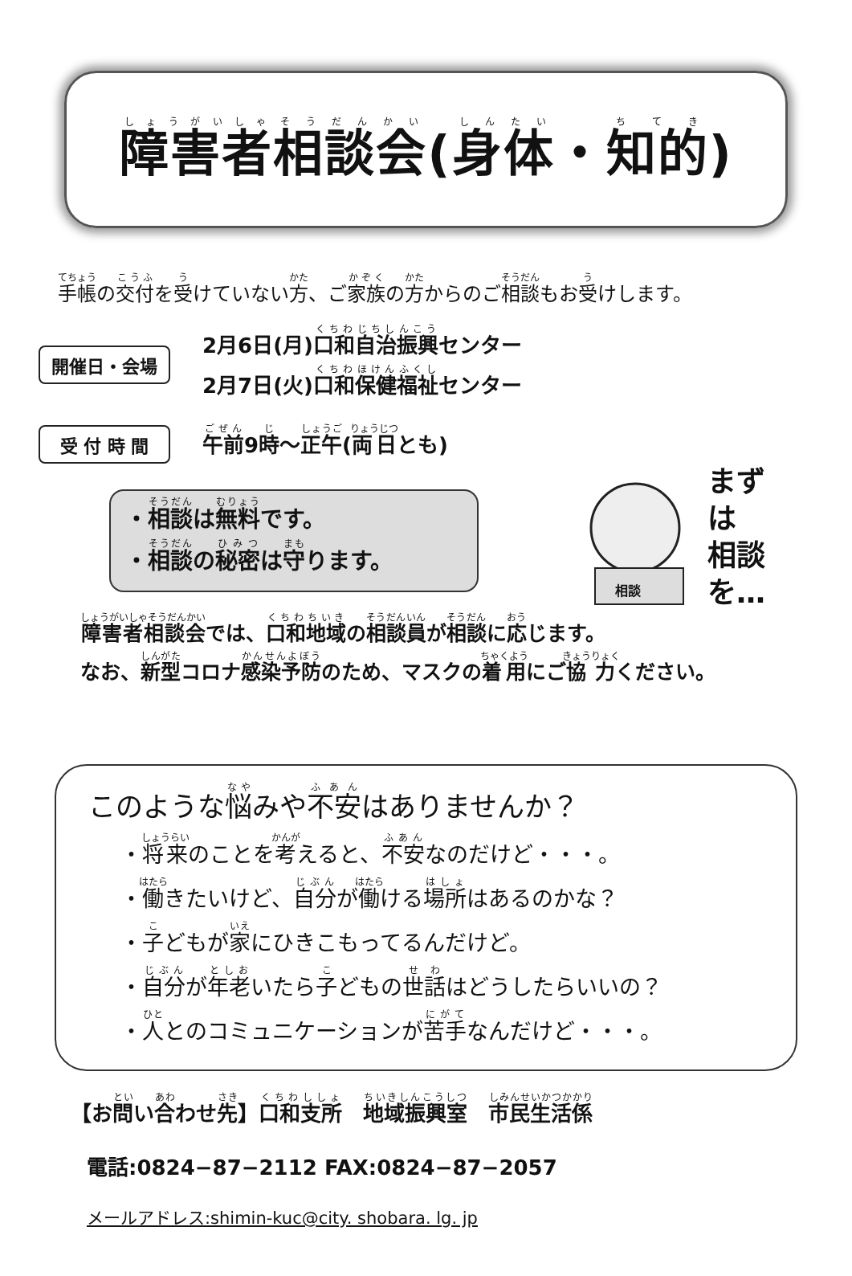障害者相談会(身体・知的)
手帳の交付を受けていない方、ご家族の方からのご相談もお受けします。
開催日・会場
2月6日(月)口和自治振興センター
2月7日(火)口和保健福祉センター
受 付 時 間
午前9時～正午(両日とも)
・相談は無料です。
・相談の秘密は守ります。
まずは
相談
を…
相談
障害者相談会では、口和地域の相談員が相談に応じます。
なお、新型コロナ感染予防のため、マスクの着用にご協力ください。
このような悩みや不安はありませんか？
・将来のことを考えると、不安なのだけど・・・。
・働きたいけど、自分が働ける場所はあるのかな？
・子どもが家にひきこもってるんだけど。
・自分が年老いたら子どもの世話はどうしたらいいの？
・人とのコミュニケーションが苦手なんだけど・・・。
【お問い合わせ先】口和支所　地域振興室　市民生活係
電話:0824−87−2112 FAX:0824−87−2057
メールアドレス:shimin-kuc@city. shobara. lg. jp